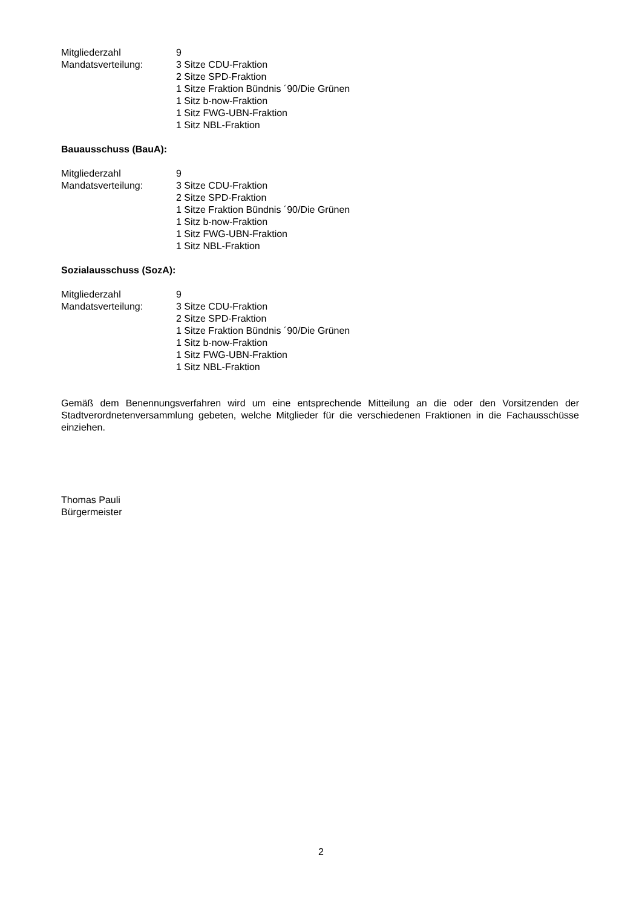Mitgliederzahl 9
Mandatsverteilung: 3 Sitze CDU-Fraktion
2 Sitze SPD-Fraktion
1 Sitze Fraktion Bündnis ´90/Die Grünen
1 Sitz b-now-Fraktion
1 Sitz FWG-UBN-Fraktion
1 Sitz NBL-Fraktion
Bauausschuss (BauA):
Mitgliederzahl 9
Mandatsverteilung: 3 Sitze CDU-Fraktion
2 Sitze SPD-Fraktion
1 Sitze Fraktion Bündnis ´90/Die Grünen
1 Sitz b-now-Fraktion
1 Sitz FWG-UBN-Fraktion
1 Sitz NBL-Fraktion
Sozialausschuss (SozA):
Mitgliederzahl 9
Mandatsverteilung: 3 Sitze CDU-Fraktion
2 Sitze SPD-Fraktion
1 Sitze Fraktion Bündnis ´90/Die Grünen
1 Sitz b-now-Fraktion
1 Sitz FWG-UBN-Fraktion
1 Sitz NBL-Fraktion
Gemäß dem Benennungsverfahren wird um eine entsprechende Mitteilung an die oder den Vorsitzenden der Stadtverordnetenversammlung gebeten, welche Mitglieder für die verschiedenen Fraktionen in die Fachausschüsse einziehen.
Thomas Pauli
Bürgermeister
2